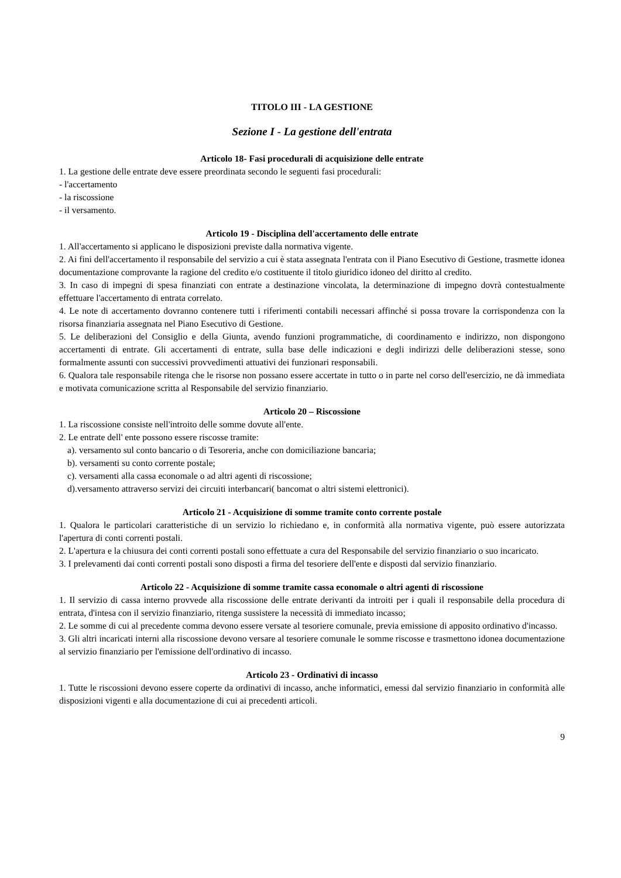TITOLO III - LA GESTIONE
Sezione I - La gestione dell'entrata
Articolo 18- Fasi procedurali di acquisizione delle entrate
1. La gestione delle entrate deve essere preordinata secondo le seguenti fasi procedurali:
- l'accertamento
- la riscossione
- il versamento.
Articolo 19 - Disciplina dell'accertamento delle entrate
1. All'accertamento si applicano le disposizioni previste dalla normativa vigente.
2. Ai fini dell'accertamento il responsabile del servizio a cui è stata assegnata l'entrata con il Piano Esecutivo di Gestione, trasmette idonea documentazione comprovante la ragione del credito e/o costituente il titolo giuridico idoneo del diritto al credito.
3. In caso di impegni di spesa finanziati con entrate a destinazione vincolata, la determinazione di impegno dovrà contestualmente effettuare l'accertamento di entrata correlato.
4. Le note di accertamento dovranno contenere tutti i riferimenti contabili necessari affinché si possa trovare la corrispondenza con la risorsa finanziaria assegnata nel Piano Esecutivo di Gestione.
5. Le deliberazioni del Consiglio e della Giunta, avendo funzioni programmatiche, di coordinamento e indirizzo, non dispongono accertamenti di entrate. Gli accertamenti di entrate, sulla base delle indicazioni e degli indirizzi delle deliberazioni stesse, sono formalmente assunti con successivi provvedimenti attuativi dei funzionari responsabili.
6. Qualora tale responsabile ritenga che le risorse non possano essere accertate in tutto o in parte nel corso dell'esercizio, ne dà immediata e motivata comunicazione scritta al Responsabile del servizio finanziario.
Articolo 20 – Riscossione
1. La riscossione consiste nell'introito delle somme dovute all'ente.
2. Le entrate dell' ente possono essere riscosse tramite:
a). versamento sul conto bancario o di Tesoreria, anche con domiciliazione bancaria;
b). versamenti su conto corrente postale;
c). versamenti alla cassa economale o ad altri agenti di riscossione;
d).versamento attraverso servizi dei circuiti interbancari( bancomat o altri sistemi elettronici).
Articolo 21 - Acquisizione di somme tramite conto corrente postale
1. Qualora le particolari caratteristiche di un servizio lo richiedano e, in conformità alla normativa vigente, può essere autorizzata l'apertura di conti correnti postali.
2. L'apertura e la chiusura dei conti correnti postali sono effettuate a cura del Responsabile del servizio finanziario o suo incaricato.
3. I prelevamenti dai conti correnti postali sono disposti a firma del tesoriere dell'ente e disposti dal servizio finanziario.
Articolo 22 - Acquisizione di somme tramite cassa economale o altri agenti di riscossione
1. Il servizio di cassa interno provvede alla riscossione delle entrate derivanti da introiti per i quali il responsabile della procedura di entrata, d'intesa con il servizio finanziario, ritenga sussistere la necessità di immediato incasso;
2. Le somme di cui al precedente comma devono essere versate al tesoriere comunale, previa emissione di apposito ordinativo d'incasso.
3. Gli altri incaricati interni alla riscossione devono versare al tesoriere comunale le somme riscosse e trasmettono idonea documentazione al servizio finanziario per l'emissione dell'ordinativo di incasso.
Articolo 23 - Ordinativi di incasso
1. Tutte le riscossioni devono essere coperte da ordinativi di incasso, anche informatici, emessi dal servizio finanziario in conformità alle disposizioni vigenti e alla documentazione di cui ai precedenti articoli.
9